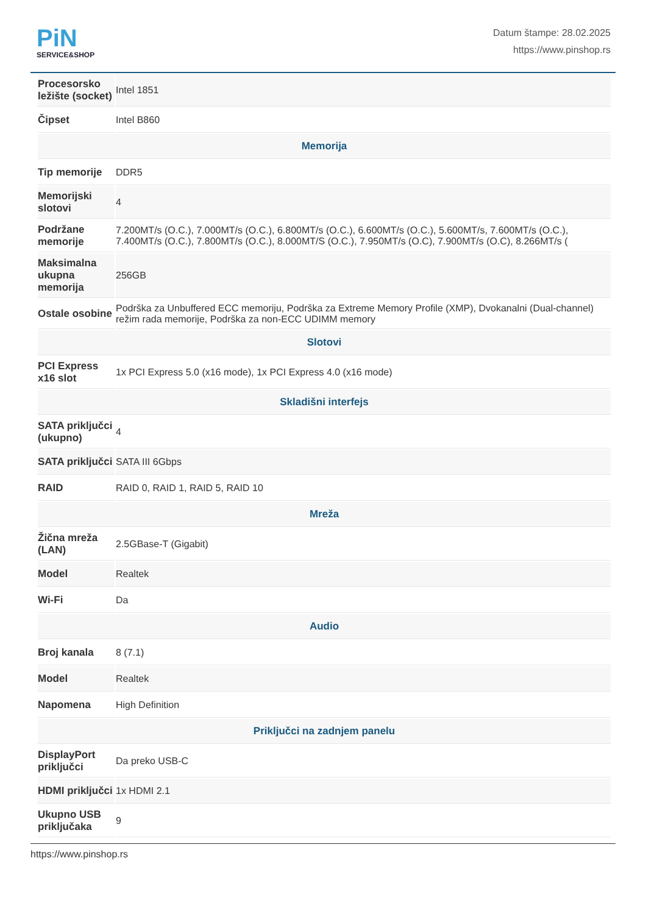PiN
SERVICE&SHOP
Datum štampe: 28.02.2025
https://www.pinshop.rs
| Procesorsko ležište (socket) | Intel 1851 |
| Čipset | Intel B860 |
| Memorija | |
| Tip memorije | DDR5 |
| Memorijski slotovi | 4 |
| Podržane memorije | 7.200MT/s (O.C.), 7.000MT/s (O.C.), 6.800MT/s (O.C.), 6.600MT/s (O.C.), 5.600MT/s, 7.600MT/s (O.C.), 7.400MT/s (O.C.), 7.800MT/s (O.C.), 8.000MT/S (O.C.), 7.950MT/s (O.C), 7.900MT/s (O.C), 8.266MT/s ( |
| Maksimalna ukupna memorija | 256GB |
| Ostale osobine | Podrška za Unbuffered ECC memoriju, Podrška za Extreme Memory Profile (XMP), Dvokanalni (Dual-channel) režim rada memorije, Podrška za non-ECC UDIMM memory |
| Slotovi | |
| PCI Express x16 slot | 1x PCI Express 5.0 (x16 mode), 1x PCI Express 4.0 (x16 mode) |
| Skladišni interfejs | |
| SATA priključci (ukupno) | 4 |
| SATA priključci | SATA III 6Gbps |
| RAID | RAID 0, RAID 1, RAID 5, RAID 10 |
| Mreža | |
| Žična mreža (LAN) | 2.5GBase-T (Gigabit) |
| Model | Realtek |
| Wi-Fi | Da |
| Audio | |
| Broj kanala | 8 (7.1) |
| Model | Realtek |
| Napomena | High Definition |
| Priključci na zadnjem panelu | |
| DisplayPort priključci | Da preko USB-C |
| HDMI priključci | 1x HDMI 2.1 |
| Ukupno USB priključaka | 9 |
https://www.pinshop.rs